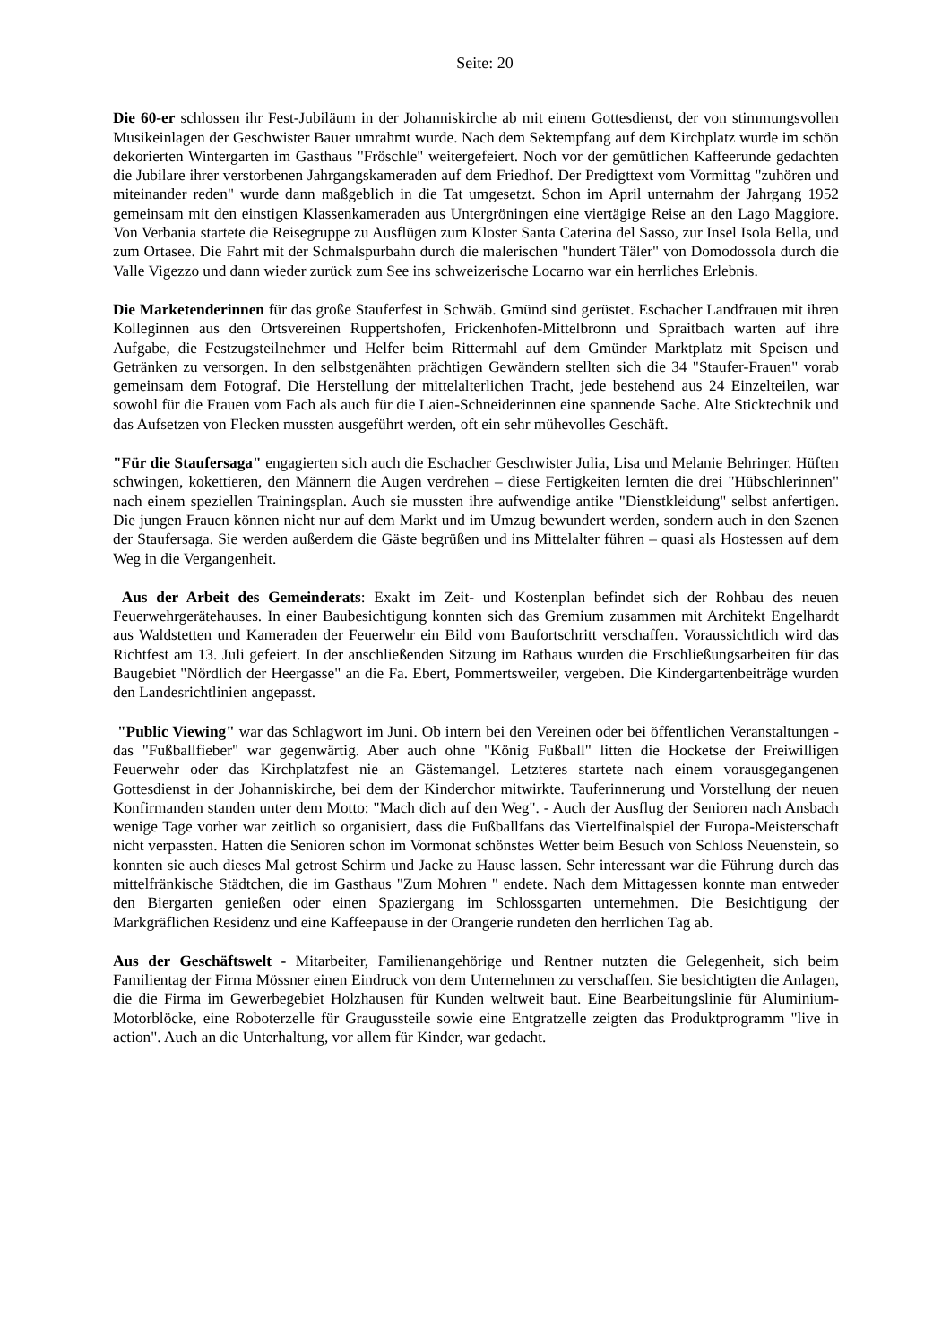Seite: 20
Die 60-er schlossen ihr Fest-Jubiläum in der Johanniskirche ab mit einem Gottesdienst, der von stimmungsvollen Musikeinlagen der Geschwister Bauer umrahmt wurde. Nach dem Sektempfang auf dem Kirchplatz wurde im schön dekorierten Wintergarten im Gasthaus "Fröschle" weitergefeiert. Noch vor der gemütlichen Kaffeerunde gedachten die Jubilare ihrer verstorbenen Jahrgangskameraden auf dem Friedhof. Der Predigttext vom Vormittag "zuhören und miteinander reden" wurde dann maßgeblich in die Tat umgesetzt. Schon im April unternahm der Jahrgang 1952 gemeinsam mit den einstigen Klassenkameraden aus Untergröningen eine viertägige Reise an den Lago Maggiore. Von Verbania startete die Reisegruppe zu Ausflügen zum Kloster Santa Caterina del Sasso, zur Insel Isola Bella, und zum Ortasee. Die Fahrt mit der Schmalspurbahn durch die malerischen "hundert Täler" von Domodossola durch die Valle Vigezzo und dann wieder zurück zum See ins schweizerische Locarno war ein herrliches Erlebnis.
Die Marketenderinnen für das große Stauferfest in Schwäb. Gmünd sind gerüstet. Eschacher Landfrauen mit ihren Kolleginnen aus den Ortsvereinen Ruppertshofen, Frickenhofen-Mittelbronn und Spraitbach warten auf ihre Aufgabe, die Festzugsteilnehmer und Helfer beim Rittermahl auf dem Gmünder Marktplatz mit Speisen und Getränken zu versorgen. In den selbstgenähten prächtigen Gewändern stellten sich die 34 "Staufer-Frauen" vorab gemeinsam dem Fotograf. Die Herstellung der mittelalterlichen Tracht, jede bestehend aus 24 Einzelteilen, war sowohl für die Frauen vom Fach als auch für die Laien-Schneiderinnen eine spannende Sache. Alte Sticktechnik und das Aufsetzen von Flecken mussten ausgeführt werden, oft ein sehr mühevolles Geschäft.
"Für die Staufersaga" engagierten sich auch die Eschacher Geschwister Julia, Lisa und Melanie Behringer. Hüften schwingen, kokettieren, den Männern die Augen verdrehen – diese Fertigkeiten lernten die drei "Hübschlerinnen" nach einem speziellen Trainingsplan. Auch sie mussten ihre aufwendige antike "Dienstkleidung" selbst anfertigen. Die jungen Frauen können nicht nur auf dem Markt und im Umzug bewundert werden, sondern auch in den Szenen der Staufersaga. Sie werden außerdem die Gäste begrüßen und ins Mittelalter führen – quasi als Hostessen auf dem Weg in die Vergangenheit.
Aus der Arbeit des Gemeinderats: Exakt im Zeit- und Kostenplan befindet sich der Rohbau des neuen Feuerwehrgerätehauses. In einer Baubesichtigung konnten sich das Gremium zusammen mit Architekt Engelhardt aus Waldstetten und Kameraden der Feuerwehr ein Bild vom Baufortschritt verschaffen. Voraussichtlich wird das Richtfest am 13. Juli gefeiert. In der anschließenden Sitzung im Rathaus wurden die Erschließungsarbeiten für das Baugebiet "Nördlich der Heergasse" an die Fa. Ebert, Pommertsweiler, vergeben. Die Kindergartenbeiträge wurden den Landesrichtlinien angepasst.
"Public Viewing" war das Schlagwort im Juni. Ob intern bei den Vereinen oder bei öffentlichen Veranstaltungen - das "Fußballfieber" war gegenwärtig. Aber auch ohne "König Fußball" litten die Hocketse der Freiwilligen Feuerwehr oder das Kirchplatzfest nie an Gästemangel. Letzteres startete nach einem vorausgegangenen Gottesdienst in der Johanniskirche, bei dem der Kinderchor mitwirkte. Tauferinnerung und Vorstellung der neuen Konfirmanden standen unter dem Motto: "Mach dich auf den Weg". - Auch der Ausflug der Senioren nach Ansbach wenige Tage vorher war zeitlich so organisiert, dass die Fußballfans das Viertelfinalspiel der Europa-Meisterschaft nicht verpassten. Hatten die Senioren schon im Vormonat schönstes Wetter beim Besuch von Schloss Neuenstein, so konnten sie auch dieses Mal getrost Schirm und Jacke zu Hause lassen. Sehr interessant war die Führung durch das mittelfränkische Städtchen, die im Gasthaus "Zum Mohren " endete. Nach dem Mittagessen konnte man entweder den Biergarten genießen oder einen Spaziergang im Schlossgarten unternehmen. Die Besichtigung der Markgräflichen Residenz und eine Kaffeepause in der Orangerie rundeten den herrlichen Tag ab.
Aus der Geschäftswelt - Mitarbeiter, Familienangehörige und Rentner nutzten die Gelegenheit, sich beim Familientag der Firma Mössner einen Eindruck von dem Unternehmen zu verschaffen. Sie besichtigten die Anlagen, die die Firma im Gewerbegebiet Holzhausen für Kunden weltweit baut. Eine Bearbeitungslinie für Aluminium-Motorblöcke, eine Roboterzelle für Graugussteile sowie eine Entgratzelle zeigten das Produktprogramm "live in action". Auch an die Unterhaltung, vor allem für Kinder, war gedacht.